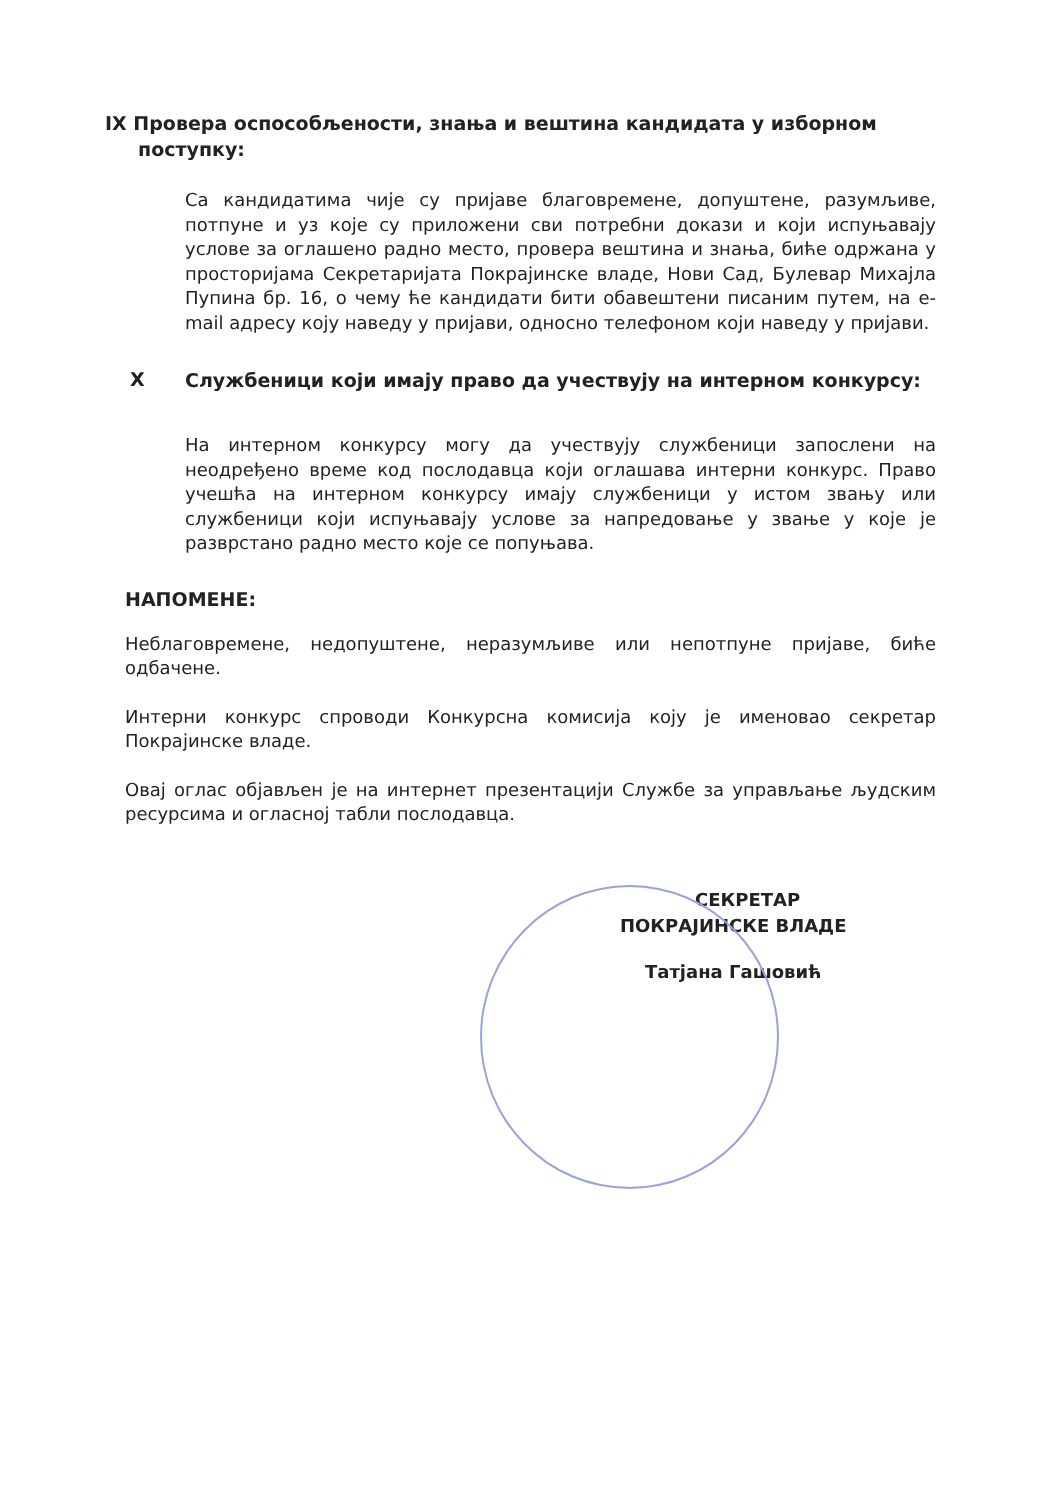IX Провера оспособљености, знања и вештина кандидата у изборном
поступку:
Са кандидатима чије су пријаве благовремене, допуштене, разумљиве, потпуне и уз које су приложени сви потребни докази и који испуњавају услове за оглашено радно место, провера вештина и знања, биће одржана у просторијама Секретаријата Покрајинске владе, Нови Сад, Булевар Михајла Пупина бр. 16, о чему ће кандидати бити обавештени писаним путем, на е-mail адресу коју наведу у пријави, односно телефоном који наведу у пријави.
X
Службеници који имају право да учествују на интерном конкурсу:
На интерном конкурсу могу да учествују службеници запослени на неодређено време код послодавца који оглашава интерни конкурс. Право учешћа на интерном конкурсу имају службеници у истом звању или службеници који испуњавају услове за напредовање у звање у које је разврстано радно место које се попуњава.
НАПОМЕНЕ:
Неблаговремене, недопуштене, неразумљиве или непотпуне пријаве, биће одбачене.
Интерни конкурс спроводи Конкурсна комисија коју је именовао секретар Покрајинске владе.
Овај оглас објављен је на интернет презентацији Службе за управљање људским ресурсима и огласној табли послодавца.
СЕКРЕТАР
ПОКРАЈИНСКЕ ВЛАДЕ
Татјана Гашовић